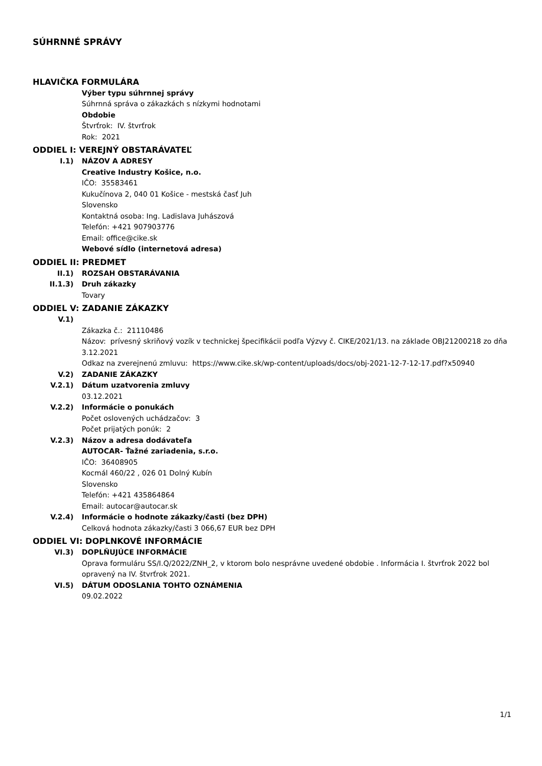SÚHRNNÉ SPRÁVY
HLAVIČKA FORMULÁRA
Výber typu súhrnnej správy
Súhrnná správa o zákazkách s nízkymi hodnotami
Obdobie
Štvrťrok: IV. štvrťrok
Rok: 2021
ODDIEL I: VEREJNÝ OBSTARÁVATEĽ
I.1) NÁZOV A ADRESY
Creative Industry Košice, n.o.
IČO: 35583461
Kukučínova 2, 040 01 Košice - mestská časť Juh
Slovensko
Kontaktná osoba: Ing. Ladislava Juhászová
Telefón: +421 907903776
Email: office@cike.sk
Webové sídlo (internetová adresa)
ODDIEL II: PREDMET
II.1) ROZSAH OBSTARÁVANIA
II.1.3) Druh zákazky
Tovary
ODDIEL V: ZADANIE ZÁKAZKY
V.1)
Zákazka č.: 21110486
Názov: prívesný skriňový vozík v technickej špecifikácii podľa Výzvy č. CIKE/2021/13. na základe OBJ21200218 zo dňa 3.12.2021
Odkaz na zverejnenú zmluvu: https://www.cike.sk/wp-content/uploads/docs/obj-2021-12-7-12-17.pdf?x50940
V.2) ZADANIE ZÁKAZKY
V.2.1) Dátum uzatvorenia zmluvy
03.12.2021
V.2.2) Informácie o ponukách
Počet oslovených uchádzačov: 3
Počet prijatých ponúk: 2
V.2.3) Názov a adresa dodávateľa
AUTOCAR- Ťažné zariadenia, s.r.o.
IČO: 36408905
Kocmál 460/22 , 026 01 Dolný Kubín
Slovensko
Telefón: +421 435864864
Email: autocar@autocar.sk
V.2.4) Informácie o hodnote zákazky/časti (bez DPH)
Celková hodnota zákazky/časti 3 066,67 EUR bez DPH
ODDIEL VI: DOPLNKOVÉ INFORMÁCIE
VI.3) DOPLŇUJÚCE INFORMÁCIE
Oprava formuláru SS/I.Q/2022/ZNH_2, v ktorom bolo nesprávne uvedené obdobie . Informácia I. štvrťrok 2022 bol opravený na IV. štvrťrok 2021.
VI.5) DÁTUM ODOSLANIA TOHTO OZNÁMENIA
09.02.2022
1/1